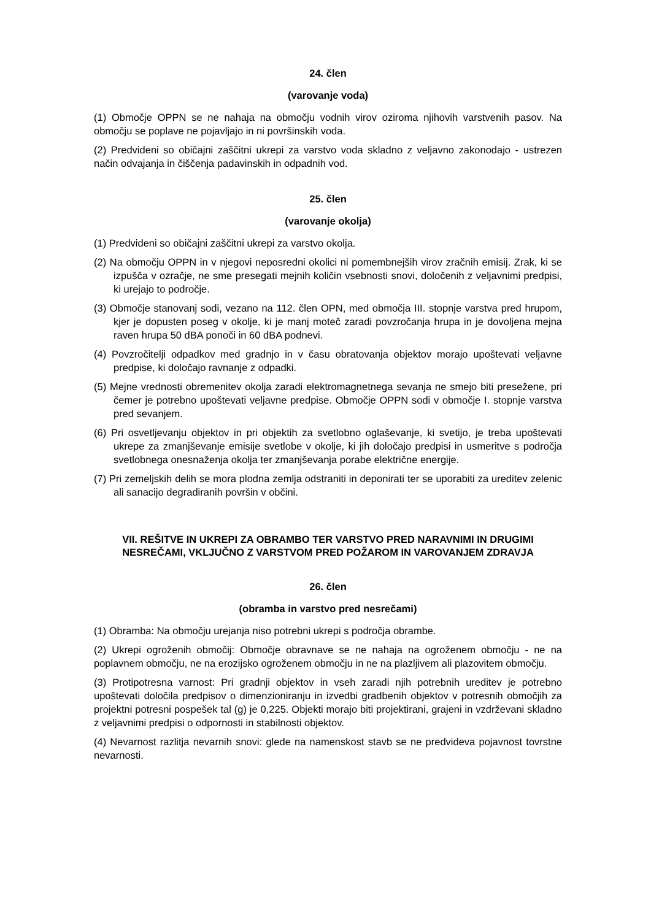24. člen
(varovanje voda)
(1) Območje OPPN se ne nahaja na območju vodnih virov oziroma njihovih varstvenih pasov. Na območju se poplave ne pojavljajo in ni površinskih voda.
(2) Predvideni so običajni zaščitni ukrepi za varstvo voda skladno z veljavno zakonodajo - ustrezen način odvajanja in čiščenja padavinskih in odpadnih vod.
25. člen
(varovanje okolja)
(1) Predvideni so običajni zaščitni ukrepi za varstvo okolja.
(2) Na območju OPPN in v njegovi neposredni okolici ni pomembnejših virov zračnih emisij. Zrak, ki se izpušča v ozračje, ne sme presegati mejnih količin vsebnosti snovi, določenih z veljavnimi predpisi, ki urejajo to področje.
(3) Območje stanovanj sodi, vezano na 112. člen OPN, med območja III. stopnje varstva pred hrupom, kjer je dopusten poseg v okolje, ki je manj moteč zaradi povzročanja hrupa in je dovoljena mejna raven hrupa 50 dBA ponoči in 60 dBA podnevi.
(4) Povzročitelji odpadkov med gradnjo in v času obratovanja objektov morajo upoštevati veljavne predpise, ki določajo ravnanje z odpadki.
(5) Mejne vrednosti obremenitev okolja zaradi elektromagnetnega sevanja ne smejo biti presežene, pri čemer je potrebno upoštevati veljavne predpise. Območje OPPN sodi v območje I. stopnje varstva pred sevanjem.
(6) Pri osvetljevanju objektov in pri objektih za svetlobno oglaševanje, ki svetijo, je treba upoštevati ukrepe za zmanjševanje emisije svetlobe v okolje, ki jih določajo predpisi in usmeritve s področja svetlobnega onesnaženja okolja ter zmanjševanja porabe električne energije.
(7) Pri zemeljskih delih se mora plodna zemlja odstraniti in deponirati ter se uporabiti za ureditev zelenic ali sanacijo degradiranih površin v občini.
VII. REŠITVE IN UKREPI ZA OBRAMBO TER VARSTVO PRED NARAVNIMI IN DRUGIMI NESREČAMI, VKLJUČNO Z VARSTVOM PRED POŽAROM IN VAROVANJEM ZDRAVJA
26. člen
(obramba in varstvo pred nesrečami)
(1) Obramba: Na območju urejanja niso potrebni ukrepi s področja obrambe.
(2) Ukrepi ogroženih območij: Območje obravnave se ne nahaja na ogroženem območju - ne na poplavnem območju, ne na erozijsko ogroženem območju in ne na plazljivem ali plazovitem območju.
(3) Protipotresna varnost: Pri gradnji objektov in vseh zaradi njih potrebnih ureditev je potrebno upoštevati določila predpisov o dimenzioniranju in izvedbi gradbenih objektov v potresnih območjih za projektni potresni pospešek tal (g) je 0,225. Objekti morajo biti projektirani, grajeni in vzdrževani skladno z veljavnimi predpisi o odpornosti in stabilnosti objektov.
(4) Nevarnost razlitja nevarnih snovi: glede na namenskost stavb se ne predvideva pojavnost tovrstne nevarnosti.